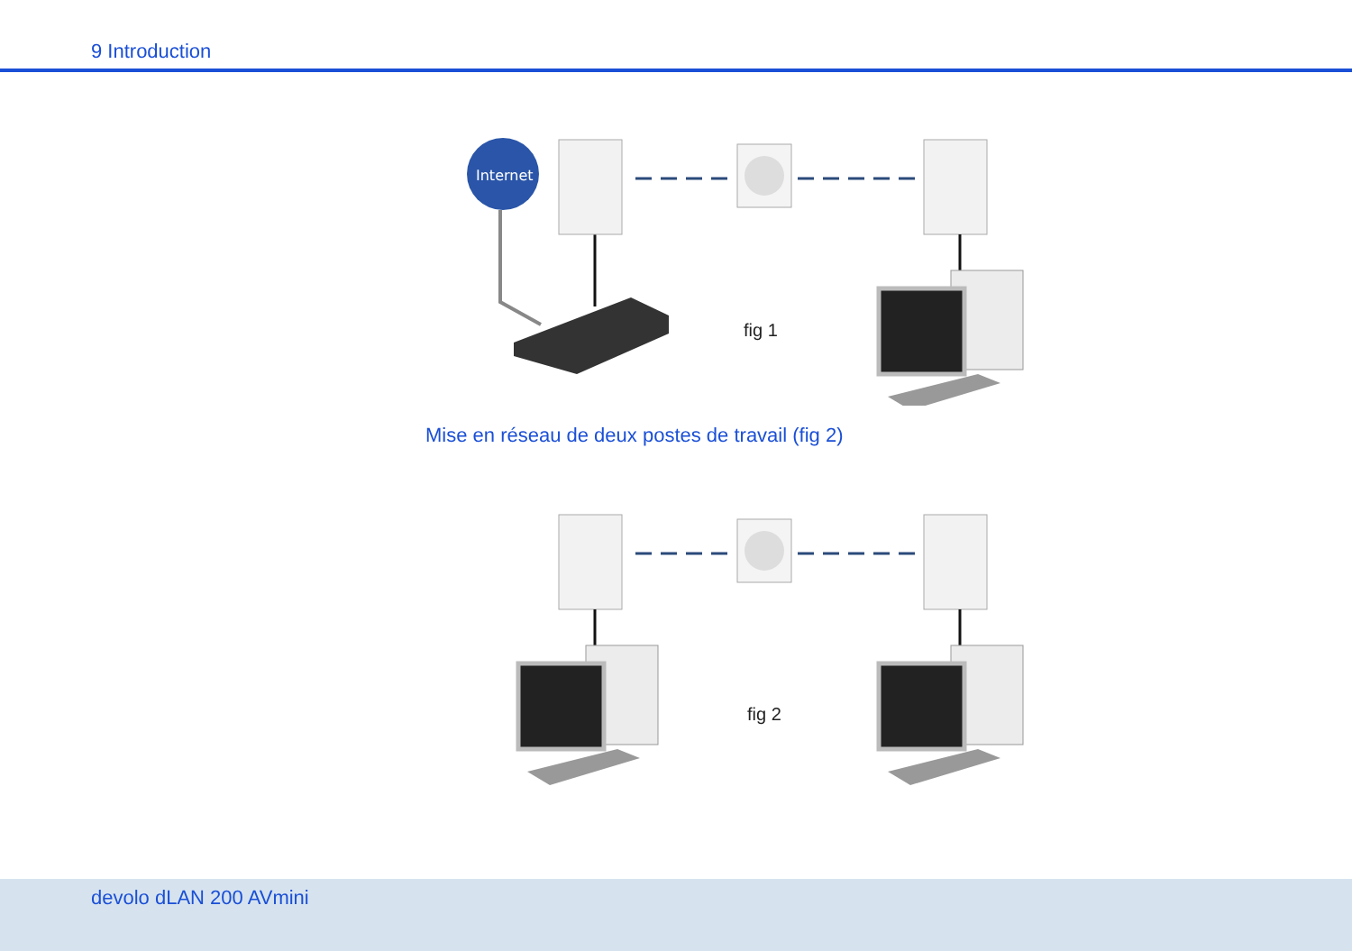9 Introduction
Internet
fig 1
Mise en réseau de deux postes de travail (fig 2)
fig 2
devolo dLAN 200 AVmini